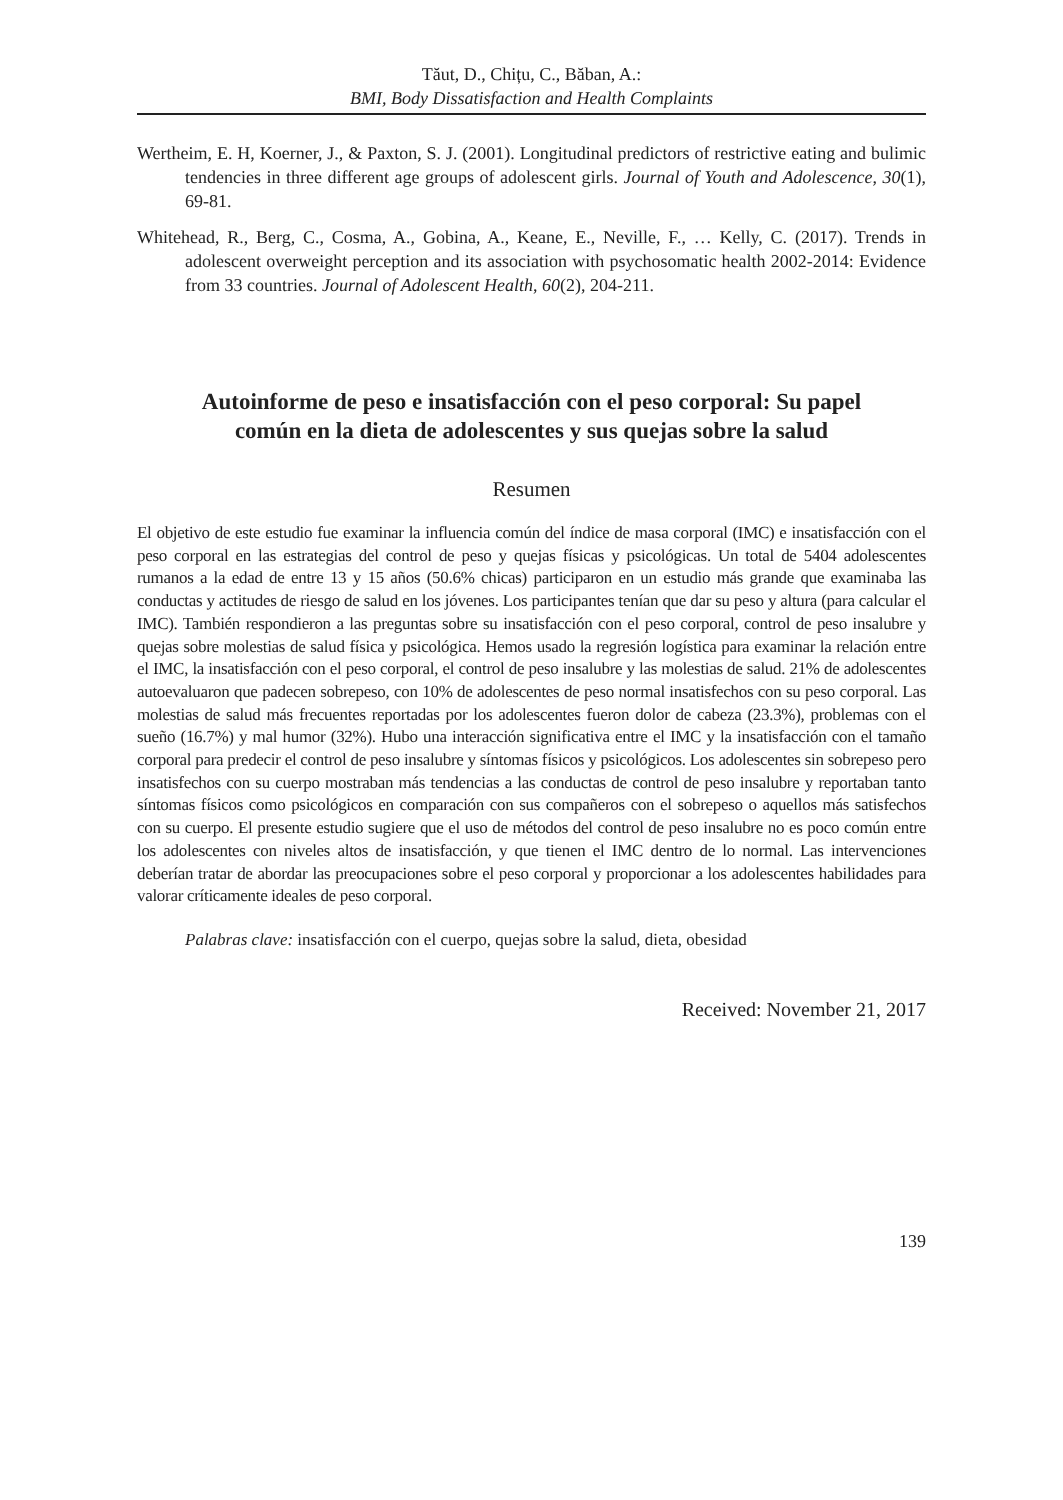Tăut, D., Chițu, C., Băban, A.:
BMI, Body Dissatisfaction and Health Complaints
Wertheim, E. H, Koerner, J., & Paxton, S. J. (2001). Longitudinal predictors of restrictive eating and bulimic tendencies in three different age groups of adolescent girls. Journal of Youth and Adolescence, 30(1), 69-81.
Whitehead, R., Berg, C., Cosma, A., Gobina, A., Keane, E., Neville, F., … Kelly, C. (2017). Trends in adolescent overweight perception and its association with psychosomatic health 2002-2014: Evidence from 33 countries. Journal of Adolescent Health, 60(2), 204-211.
Autoinforme de peso e insatisfacción con el peso corporal: Su papel común en la dieta de adolescentes y sus quejas sobre la salud
Resumen
El objetivo de este estudio fue examinar la influencia común del índice de masa corporal (IMC) e insatisfacción con el peso corporal en las estrategias del control de peso y quejas físicas y psicológicas. Un total de 5404 adolescentes rumanos a la edad de entre 13 y 15 años (50.6% chicas) participaron en un estudio más grande que examinaba las conductas y actitudes de riesgo de salud en los jóvenes. Los participantes tenían que dar su peso y altura (para calcular el IMC). También respondieron a las preguntas sobre su insatisfacción con el peso corporal, control de peso insalubre y quejas sobre molestias de salud física y psicológica. Hemos usado la regresión logística para examinar la relación entre el IMC, la insatisfacción con el peso corporal, el control de peso insalubre y las molestias de salud. 21% de adolescentes autoevaluaron que padecen sobrepeso, con 10% de adolescentes de peso normal insatisfechos con su peso corporal. Las molestias de salud más frecuentes reportadas por los adolescentes fueron dolor de cabeza (23.3%), problemas con el sueño (16.7%) y mal humor (32%). Hubo una interacción significativa entre el IMC y la insatisfacción con el tamaño corporal para predecir el control de peso insalubre y síntomas físicos y psicológicos. Los adolescentes sin sobrepeso pero insatisfechos con su cuerpo mostraban más tendencias a las conductas de control de peso insalubre y reportaban tanto síntomas físicos como psicológicos en comparación con sus compañeros con el sobrepeso o aquellos más satisfechos con su cuerpo. El presente estudio sugiere que el uso de métodos del control de peso insalubre no es poco común entre los adolescentes con niveles altos de insatisfacción, y que tienen el IMC dentro de lo normal. Las intervenciones deberían tratar de abordar las preocupaciones sobre el peso corporal y proporcionar a los adolescentes habilidades para valorar críticamente ideales de peso corporal.
Palabras clave: insatisfacción con el cuerpo, quejas sobre la salud, dieta, obesidad
Received: November 21, 2017
139